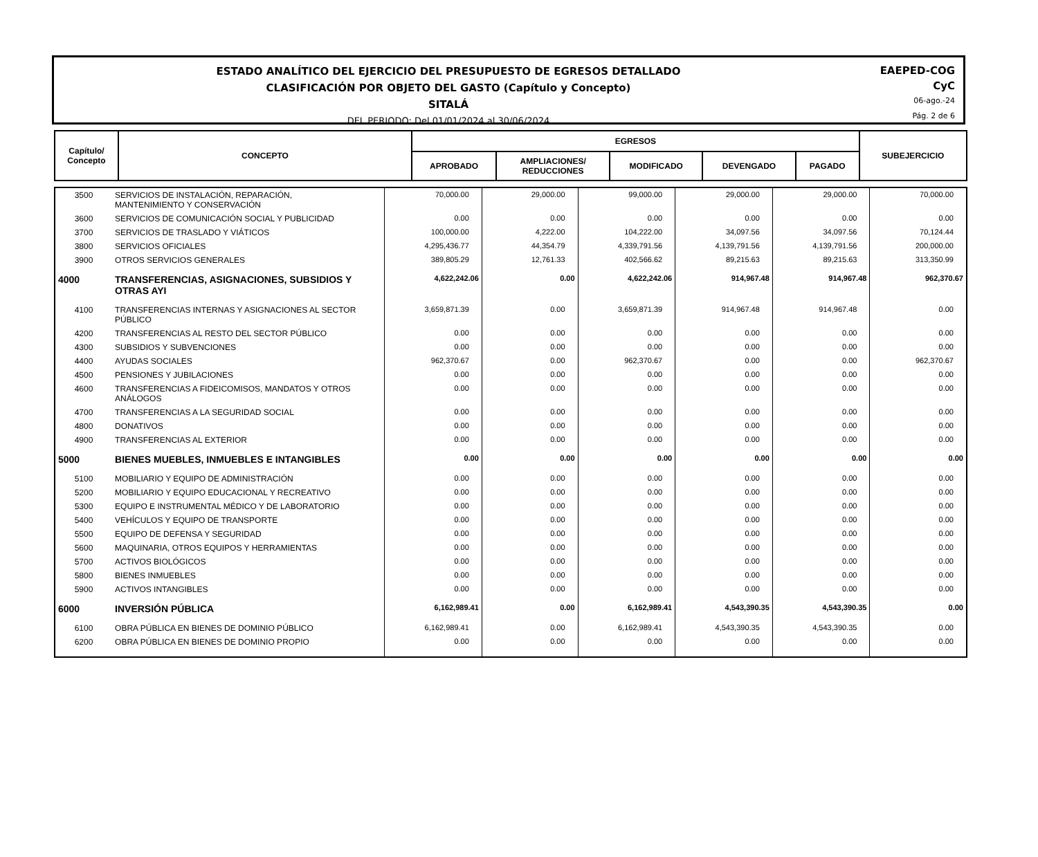ESTADO ANALÍTICO DEL EJERCICIO DEL PRESUPUESTO DE EGRESOS DETALLADO
CLASIFICACIÓN POR OBJETO DEL GASTO (Capítulo y Concepto)
SITALÁ
DEL PERIODO: Del 01/01/2024 al 30/06/2024
EAEPED-COG
CyC
06-ago.-24
Pág. 2 de 6
| Capítulo/ Concepto | CONCEPTO | EGRESOS | | | | | SUBEJERCICIO |
| --- | --- | --- | --- | --- | --- | --- | --- |
| | | APROBADO | AMPLIACIONES/ REDUCCIONES | MODIFICADO | DEVENGADO | PAGADO | |
| 3500 | SERVICIOS DE INSTALACIÓN, REPARACIÓN, MANTENIMIENTO Y CONSERVACIÓN | 70,000.00 | 29,000.00 | 99,000.00 | 29,000.00 | 29,000.00 | 70,000.00 |
| 3600 | SERVICIOS DE COMUNICACIÓN SOCIAL Y PUBLICIDAD | 0.00 | 0.00 | 0.00 | 0.00 | 0.00 | 0.00 |
| 3700 | SERVICIOS DE TRASLADO Y VIÁTICOS | 100,000.00 | 4,222.00 | 104,222.00 | 34,097.56 | 34,097.56 | 70,124.44 |
| 3800 | SERVICIOS OFICIALES | 4,295,436.77 | 44,354.79 | 4,339,791.56 | 4,139,791.56 | 4,139,791.56 | 200,000.00 |
| 3900 | OTROS SERVICIOS GENERALES | 389,805.29 | 12,761.33 | 402,566.62 | 89,215.63 | 89,215.63 | 313,350.99 |
| 4000 | TRANSFERENCIAS, ASIGNACIONES, SUBSIDIOS Y OTRAS AYI | 4,622,242.06 | 0.00 | 4,622,242.06 | 914,967.48 | 914,967.48 | 962,370.67 |
| 4100 | TRANSFERENCIAS INTERNAS Y ASIGNACIONES AL SECTOR PÚBLICO | 3,659,871.39 | 0.00 | 3,659,871.39 | 914,967.48 | 914,967.48 | 0.00 |
| 4200 | TRANSFERENCIAS AL RESTO DEL SECTOR PÚBLICO | 0.00 | 0.00 | 0.00 | 0.00 | 0.00 | 0.00 |
| 4300 | SUBSIDIOS Y SUBVENCIONES | 0.00 | 0.00 | 0.00 | 0.00 | 0.00 | 0.00 |
| 4400 | AYUDAS SOCIALES | 962,370.67 | 0.00 | 962,370.67 | 0.00 | 0.00 | 962,370.67 |
| 4500 | PENSIONES Y JUBILACIONES | 0.00 | 0.00 | 0.00 | 0.00 | 0.00 | 0.00 |
| 4600 | TRANSFERENCIAS A FIDEICOMISOS, MANDATOS Y OTROS ANÁLOGOS | 0.00 | 0.00 | 0.00 | 0.00 | 0.00 | 0.00 |
| 4700 | TRANSFERENCIAS A LA SEGURIDAD SOCIAL | 0.00 | 0.00 | 0.00 | 0.00 | 0.00 | 0.00 |
| 4800 | DONATIVOS | 0.00 | 0.00 | 0.00 | 0.00 | 0.00 | 0.00 |
| 4900 | TRANSFERENCIAS AL EXTERIOR | 0.00 | 0.00 | 0.00 | 0.00 | 0.00 | 0.00 |
| 5000 | BIENES MUEBLES, INMUEBLES E INTANGIBLES | 0.00 | 0.00 | 0.00 | 0.00 | 0.00 | 0.00 |
| 5100 | MOBILIARIO Y EQUIPO DE ADMINISTRACIÓN | 0.00 | 0.00 | 0.00 | 0.00 | 0.00 | 0.00 |
| 5200 | MOBILIARIO Y EQUIPO EDUCACIONAL Y RECREATIVO | 0.00 | 0.00 | 0.00 | 0.00 | 0.00 | 0.00 |
| 5300 | EQUIPO E INSTRUMENTAL MÉDICO Y DE LABORATORIO | 0.00 | 0.00 | 0.00 | 0.00 | 0.00 | 0.00 |
| 5400 | VEHÍCULOS Y EQUIPO DE TRANSPORTE | 0.00 | 0.00 | 0.00 | 0.00 | 0.00 | 0.00 |
| 5500 | EQUIPO DE DEFENSA Y SEGURIDAD | 0.00 | 0.00 | 0.00 | 0.00 | 0.00 | 0.00 |
| 5600 | MAQUINARIA, OTROS EQUIPOS Y HERRAMIENTAS | 0.00 | 0.00 | 0.00 | 0.00 | 0.00 | 0.00 |
| 5700 | ACTIVOS BIOLÓGICOS | 0.00 | 0.00 | 0.00 | 0.00 | 0.00 | 0.00 |
| 5800 | BIENES INMUEBLES | 0.00 | 0.00 | 0.00 | 0.00 | 0.00 | 0.00 |
| 5900 | ACTIVOS INTANGIBLES | 0.00 | 0.00 | 0.00 | 0.00 | 0.00 | 0.00 |
| 6000 | INVERSIÓN PÚBLICA | 6,162,989.41 | 0.00 | 6,162,989.41 | 4,543,390.35 | 4,543,390.35 | 0.00 |
| 6100 | OBRA PÚBLICA EN BIENES DE DOMINIO PÚBLICO | 6,162,989.41 | 0.00 | 6,162,989.41 | 4,543,390.35 | 4,543,390.35 | 0.00 |
| 6200 | OBRA PÚBLICA EN BIENES DE DOMINIO PROPIO | 0.00 | 0.00 | 0.00 | 0.00 | 0.00 | 0.00 |